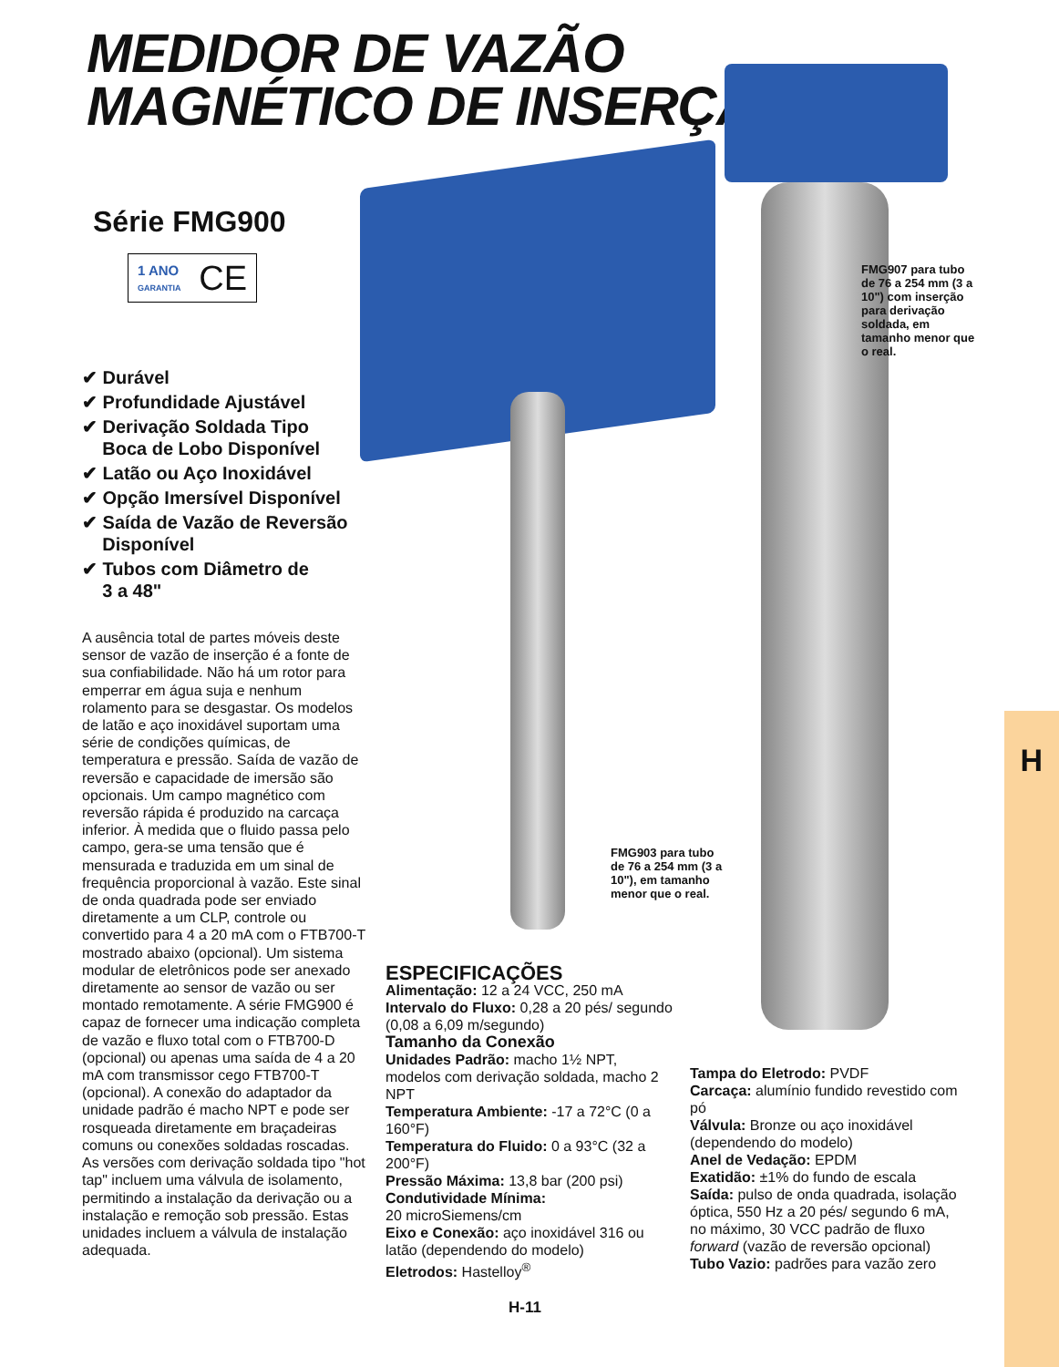H
MEDIDOR DE VAZÃO
MAGNÉTICO DE INSERÇÃO
Série FMG900
1 ANO
GARANTIA CE
✔ Durável
✔ Profundidade Ajustável
✔ Derivação Soldada Tipo
Boca de Lobo Disponível
✔ Latão ou Aço Inoxidável
✔ Opção Imersível Disponível
✔ Saída de Vazão de Reversão
Disponível
✔ Tubos com Diâmetro de
3 a 48"
A ausência total de partes móveis deste sensor de vazão de inserção é a fonte de sua confiabilidade. Não há um rotor para emperrar em água suja e nenhum rolamento para se desgastar. Os modelos de latão e aço inoxidável suportam uma série de condições químicas, de temperatura e pressão. Saída de vazão de reversão e capacidade de imersão são opcionais. Um campo magnético com reversão rápida é produzido na carcaça inferior. À medida que o fluido passa pelo campo, gera-se uma tensão que é mensurada e traduzida em um sinal de frequência proporcional à vazão. Este sinal de onda quadrada pode ser enviado diretamente a um CLP, controle ou convertido para 4 a 20 mA com o FTB700-T mostrado abaixo (opcional). Um sistema modular de eletrônicos pode ser anexado diretamente ao sensor de vazão ou ser montado remotamente. A série FMG900 é capaz de fornecer uma indicação completa de vazão e fluxo total com o FTB700-D (opcional) ou apenas uma saída de 4 a 20 mA com transmissor cego FTB700-T (opcional). A conexão do adaptador da unidade padrão é macho NPT e pode ser rosqueada diretamente em braçadeiras comuns ou conexões soldadas roscadas. As versões com derivação soldada tipo "hot tap" incluem uma válvula de isolamento, permitindo a instalação da derivação ou a instalação e remoção sob pressão. Estas unidades incluem a válvula de instalação adequada.
FMG907 para tubo de 76 a 254 mm (3 a 10") com inserção para derivação soldada, em tamanho menor que o real.
FMG903 para tubo de 76 a 254 mm (3 a 10"), em tamanho menor que o real.
ESPECIFICAÇÕES
Alimentação: 12 a 24 VCC, 250 mA
Intervalo do Fluxo: 0,28 a 20 pés/ segundo (0,08 a 6,09 m/segundo)
Tamanho da Conexão
Unidades Padrão: macho 1½ NPT, modelos com derivação soldada, macho 2 NPT
Temperatura Ambiente: -17 a 72°C (0 a 160°F)
Temperatura do Fluido: 0 a 93°C (32 a 200°F)
Pressão Máxima: 13,8 bar (200 psi)
Condutividade Mínima:
20 microSiemens/cm
Eixo e Conexão: aço inoxidável 316 ou latão (dependendo do modelo)
Eletrodos: Hastelloy<sup>®</sup>
Tampa do Eletrodo: PVDF
Carcaça: alumínio fundido revestido com pó
Válvula: Bronze ou aço inoxidável (dependendo do modelo)
Anel de Vedação: EPDM
Exatidão: ±1% do fundo de escala
Saída: pulso de onda quadrada, isolação óptica, 550 Hz a 20 pés/ segundo 6 mA, no máximo, 30 VCC padrão de fluxo forward (vazão de reversão opcional)
Tubo Vazio: padrões para vazão zero
H-11